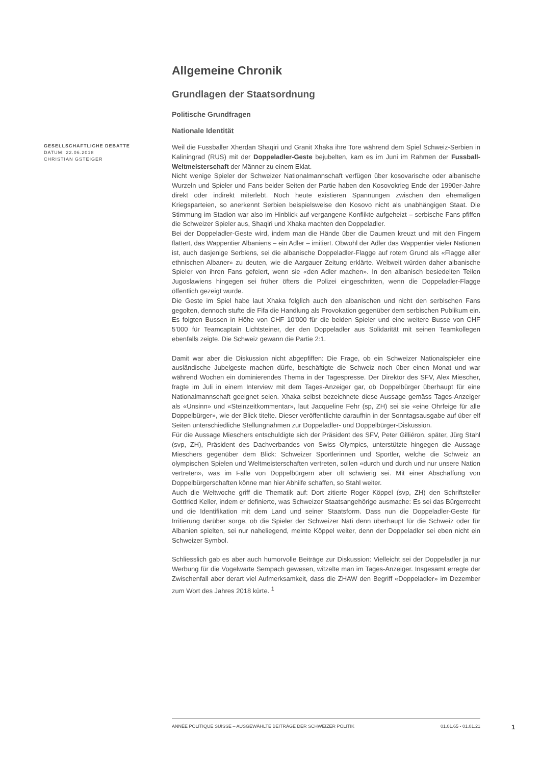Allgemeine Chronik
Grundlagen der Staatsordnung
Politische Grundfragen
Nationale Identität
GESELLSCHAFTLICHE DEBATTE
DATUM: 22.06.2018
CHRISTIAN GSTEIGER
Weil die Fussballer Xherdan Shaqiri und Granit Xhaka ihre Tore während dem Spiel Schweiz-Serbien in Kaliningrad (RUS) mit der Doppeladler-Geste bejubelten, kam es im Juni im Rahmen der Fussball-Weltmeisterschaft der Männer zu einem Eklat.
Nicht wenige Spieler der Schweizer Nationalmannschaft verfügen über kosovarische oder albanische Wurzeln und Spieler und Fans beider Seiten der Partie haben den Kosovokrieg Ende der 1990er-Jahre direkt oder indirekt miterlebt. Noch heute existieren Spannungen zwischen den ehemaligen Kriegsparteien, so anerkennt Serbien beispielsweise den Kosovo nicht als unabhängigen Staat. Die Stimmung im Stadion war also im Hinblick auf vergangene Konflikte aufgeheizt – serbische Fans pfiffen die Schweizer Spieler aus, Shaqiri und Xhaka machten den Doppeladler.
Bei der Doppeladler-Geste wird, indem man die Hände über die Daumen kreuzt und mit den Fingern flattert, das Wappentier Albaniens – ein Adler – imitiert. Obwohl der Adler das Wappentier vieler Nationen ist, auch dasjenige Serbiens, sei die albanische Doppeladler-Flagge auf rotem Grund als «Flagge aller ethnischen Albaner» zu deuten, wie die Aargauer Zeitung erklärte. Weltweit würden daher albanische Spieler von ihren Fans gefeiert, wenn sie «den Adler machen». In den albanisch besiedelten Teilen Jugoslawiens hingegen sei früher öfters die Polizei eingeschritten, wenn die Doppeladler-Flagge öffentlich gezeigt wurde.
Die Geste im Spiel habe laut Xhaka folglich auch den albanischen und nicht den serbischen Fans gegolten, dennoch stufte die Fifa die Handlung als Provokation gegenüber dem serbischen Publikum ein. Es folgten Bussen in Höhe von CHF 10'000 für die beiden Spieler und eine weitere Busse von CHF 5'000 für Teamcaptain Lichtsteiner, der den Doppeladler aus Solidarität mit seinen Teamkollegen ebenfalls zeigte. Die Schweiz gewann die Partie 2:1.
Damit war aber die Diskussion nicht abgepfiffen: Die Frage, ob ein Schweizer Nationalspieler eine ausländische Jubelgeste machen dürfe, beschäftigte die Schweiz noch über einen Monat und war während Wochen ein dominierendes Thema in der Tagespresse. Der Direktor des SFV, Alex Miescher, fragte im Juli in einem Interview mit dem Tages-Anzeiger gar, ob Doppelbürger überhaupt für eine Nationalmannschaft geeignet seien. Xhaka selbst bezeichnete diese Aussage gemäss Tages-Anzeiger als «Unsinn» und «Steinzeitkommentar», laut Jacqueline Fehr (sp, ZH) sei sie «eine Ohrfeige für alle Doppelbürger», wie der Blick titelte. Dieser veröffentlichte daraufhin in der Sonntagsausgabe auf über elf Seiten unterschiedliche Stellungnahmen zur Doppeladler- und Doppelbürger-Diskussion.
Für die Aussage Mieschers entschuldigte sich der Präsident des SFV, Peter Gilliéron, später, Jürg Stahl (svp, ZH), Präsident des Dachverbandes von Swiss Olympics, unterstützte hingegen die Aussage Mieschers gegenüber dem Blick: Schweizer Sportlerinnen und Sportler, welche die Schweiz an olympischen Spielen und Weltmeisterschaften vertreten, sollen «durch und durch und nur unsere Nation vertreten», was im Falle von Doppelbürgern aber oft schwierig sei. Mit einer Abschaffung von Doppelbürgerschaften könne man hier Abhilfe schaffen, so Stahl weiter.
Auch die Weltwoche griff die Thematik auf: Dort zitierte Roger Köppel (svp, ZH) den Schriftsteller Gottfried Keller, indem er definierte, was Schweizer Staatsangehörige ausmache: Es sei das Bürgerrecht und die Identifikation mit dem Land und seiner Staatsform. Dass nun die Doppeladler-Geste für Irritierung darüber sorge, ob die Spieler der Schweizer Nati denn überhaupt für die Schweiz oder für Albanien spielten, sei nur naheliegend, meinte Köppel weiter, denn der Doppeladler sei eben nicht ein Schweizer Symbol.
Schliesslich gab es aber auch humorvolle Beiträge zur Diskussion: Vielleicht sei der Doppeladler ja nur Werbung für die Vogelwarte Sempach gewesen, witzelte man im Tages-Anzeiger. Insgesamt erregte der Zwischenfall aber derart viel Aufmerksamkeit, dass die ZHAW den Begriff «Doppeladler» im Dezember zum Wort des Jahres 2018 kürte. <sup>1</sup>
ANNÉE POLITIQUE SUISSE – AUSGEWÄHLTE BEITRÄGE DER SCHWEIZER POLITIK 01.01.65 - 01.01.21
1